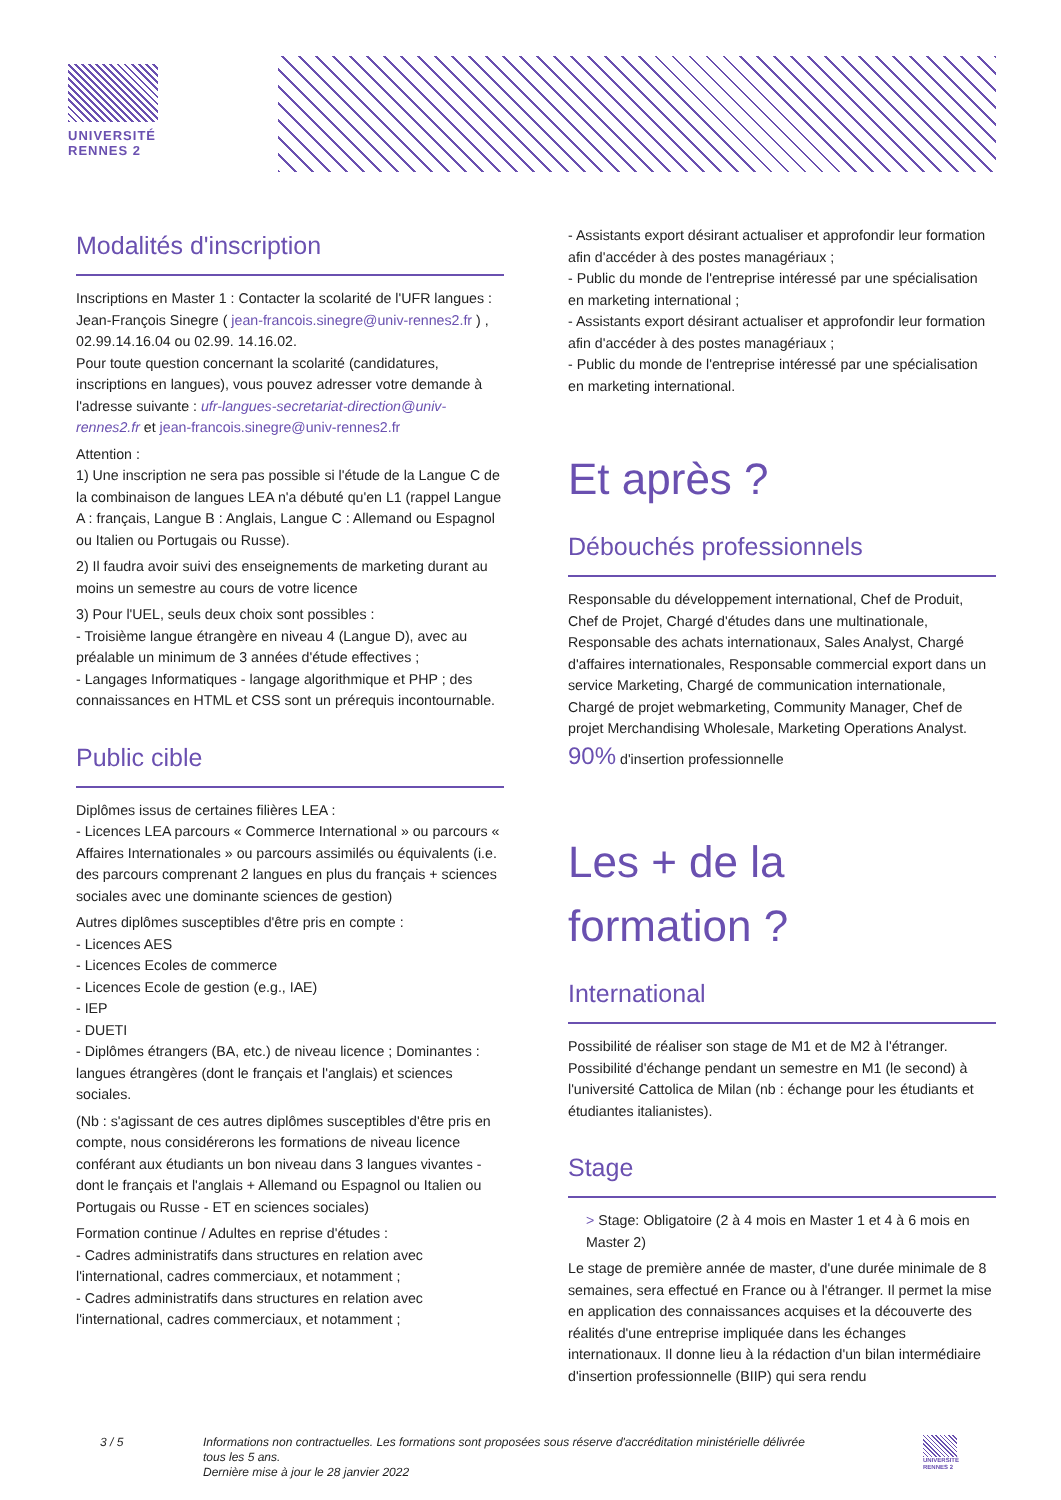UNIVERSITÉ
RENNES 2
Modalités d'inscription
Inscriptions en Master 1 : Contacter la scolarité de l'UFR langues : Jean-François Sinegre ( jean-francois.sinegre@univ-rennes2.fr ) , 02.99.14.16.04 ou 02.99. 14.16.02.
Pour toute question concernant la scolarité (candidatures, inscriptions en langues), vous pouvez adresser votre demande à l'adresse suivante : ufr-langues-secretariat-direction@univ-rennes2.fr et jean-francois.sinegre@univ-rennes2.fr
Attention :
1) Une inscription ne sera pas possible si l'étude de la Langue C de la combinaison de langues LEA n'a débuté qu'en L1 (rappel Langue A : français, Langue B : Anglais, Langue C : Allemand ou Espagnol ou Italien ou Portugais ou Russe).
2) Il faudra avoir suivi des enseignements de marketing durant au moins un semestre au cours de votre licence
3) Pour l'UEL, seuls deux choix sont possibles :
- Troisième langue étrangère en niveau 4 (Langue D), avec au préalable un minimum de 3 années d'étude effectives ;
- Langages Informatiques - langage algorithmique et PHP ; des connaissances en HTML et CSS sont un prérequis incontournable.
Public cible
Diplômes issus de certaines filières LEA :
- Licences LEA parcours « Commerce International » ou parcours « Affaires Internationales » ou parcours assimilés ou équivalents (i.e. des parcours comprenant 2 langues en plus du français + sciences sociales avec une dominante sciences de gestion)
Autres diplômes susceptibles d'être pris en compte :
- Licences AES
- Licences Ecoles de commerce
- Licences Ecole de gestion (e.g., IAE)
- IEP
- DUETI
- Diplômes étrangers (BA, etc.) de niveau licence ; Dominantes : langues étrangères (dont le français et l'anglais) et sciences sociales.
(Nb : s'agissant de ces autres diplômes susceptibles d'être pris en compte, nous considérerons les formations de niveau licence conférant aux étudiants un bon niveau dans 3 langues vivantes - dont le français et l'anglais + Allemand ou Espagnol ou Italien ou Portugais ou Russe - ET en sciences sociales)
Formation continue / Adultes en reprise d'études :
- Cadres administratifs dans structures en relation avec l'international, cadres commerciaux, et notamment ;
- Cadres administratifs dans structures en relation avec l'international, cadres commerciaux, et notamment ;
- Assistants export désirant actualiser et approfondir leur formation afin d'accéder à des postes managériaux ;
- Public du monde de l'entreprise intéressé par une spécialisation en marketing international ;
- Assistants export désirant actualiser et approfondir leur formation afin d'accéder à des postes managériaux ;
- Public du monde de l'entreprise intéressé par une spécialisation en marketing international.
Et après ?
Débouchés professionnels
Responsable du développement international, Chef de Produit, Chef de Projet, Chargé d'études dans une multinationale, Responsable des achats internationaux, Sales Analyst, Chargé d'affaires internationales, Responsable commercial export dans un service Marketing, Chargé de communication internationale, Chargé de projet webmarketing, Community Manager, Chef de projet Merchandising Wholesale, Marketing Operations Analyst.
90% d'insertion professionnelle
Les + de la
formation ?
International
Possibilité de réaliser son stage de M1 et de M2 à l'étranger.
Possibilité d'échange pendant un semestre en M1 (le second) à l'université Cattolica de Milan (nb : échange pour les étudiants et étudiantes italianistes).
Stage
> Stage: Obligatoire (2 à 4 mois en Master 1 et 4 à 6 mois en Master 2)
Le stage de première année de master, d'une durée minimale de 8 semaines, sera effectué en France ou à l'étranger. Il permet la mise en application des connaissances acquises et la découverte des réalités d'une entreprise impliquée dans les échanges internationaux. Il donne lieu à la rédaction d'un bilan intermédiaire d'insertion professionnelle (BIIP) qui sera rendu
3 / 5 Informations non contractuelles. Les formations sont proposées sous réserve d'accréditation ministérielle délivrée tous les 5 ans.
Dernière mise à jour le 28 janvier 2022
UNIVERSITÉ
RENNES 2